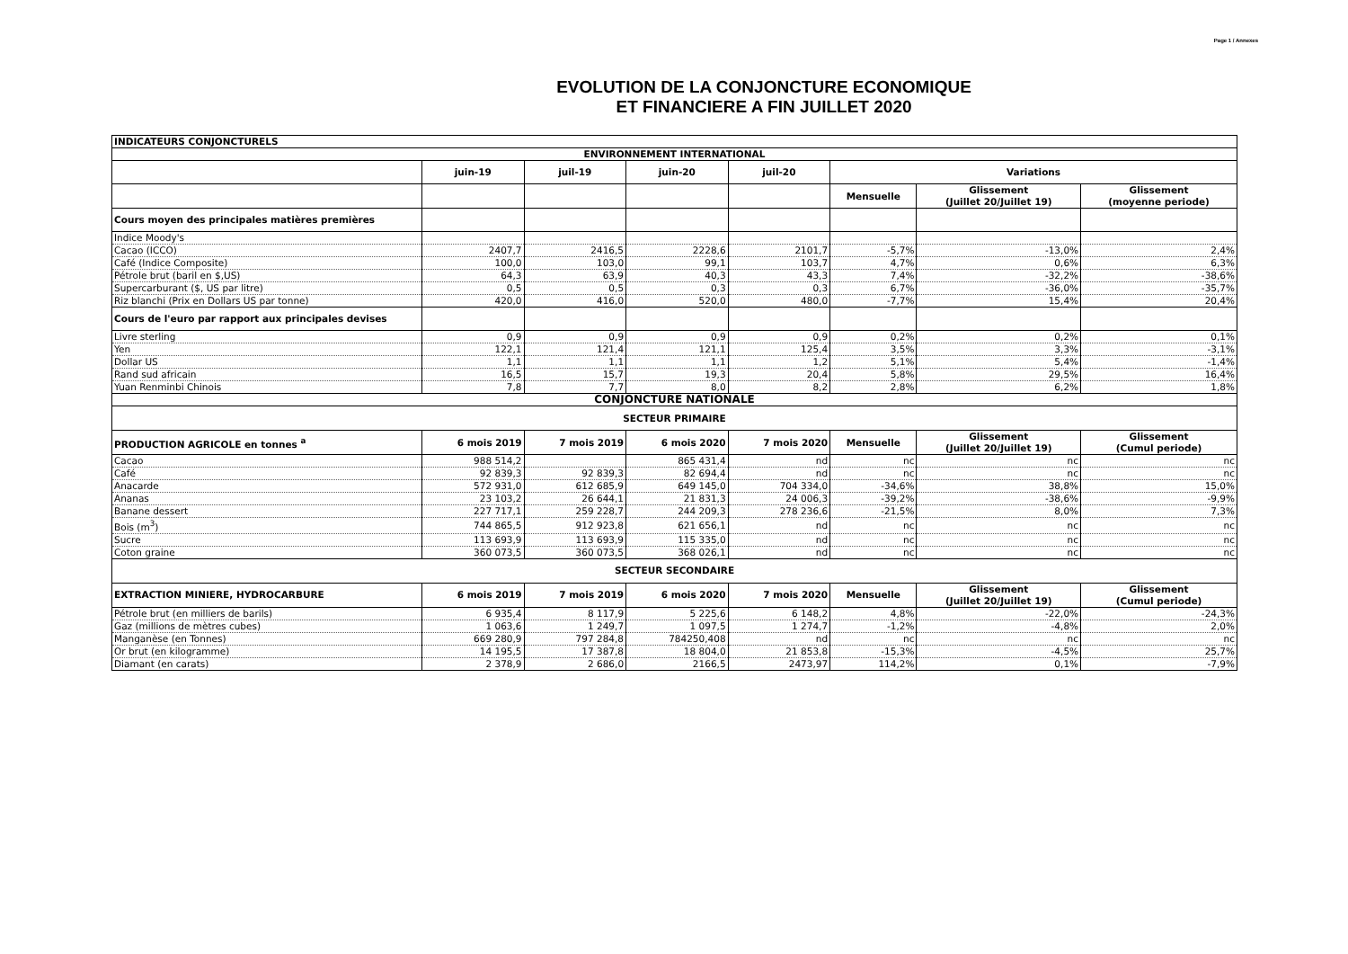Page 1 / Annexes
EVOLUTION DE LA CONJONCTURE ECONOMIQUE
ET FINANCIERE A FIN JUILLET 2020
| INDICATEURS CONJONCTURELS | | | | | | | |
| --- | --- | --- | --- | --- | --- | --- | --- |
| ENVIRONNEMENT INTERNATIONAL | | | | | | | |
| | juin-19 | juil-19 | juin-20 | juil-20 | Variations | | |
| | | | | | Mensuelle | Glissement (Juillet 20/Juillet 19) | Glissement (moyenne periode) |
| Cours moyen des principales matières premières | | | | | | | |
| Indice Moody's | | | | | | | |
| Cacao (ICCO) | 2407,7 | 2416,5 | 2228,6 | 2101,7 | -5,7% | -13,0% | 2,4% |
| Café (Indice Composite) | 100,0 | 103,0 | 99,1 | 103,7 | 4,7% | 0,6% | 6,3% |
| Pétrole brut (baril en $,US) | 64,3 | 63,9 | 40,3 | 43,3 | 7,4% | -32,2% | -38,6% |
| Supercarburant ($, US par litre) | 0,5 | 0,5 | 0,3 | 0,3 | 6,7% | -36,0% | -35,7% |
| Riz blanchi (Prix en Dollars US par tonne) | 420,0 | 416,0 | 520,0 | 480,0 | -7,7% | 15,4% | 20,4% |
| Cours de l'euro par rapport aux principales devises | | | | | | | |
| Livre sterling | 0,9 | 0,9 | 0,9 | 0,9 | 0,2% | 0,2% | 0,1% |
| Yen | 122,1 | 121,4 | 121,1 | 125,4 | 3,5% | 3,3% | -3,1% |
| Dollar US | 1,1 | 1,1 | 1,1 | 1,2 | 5,1% | 5,4% | -1,4% |
| Rand sud africain | 16,5 | 15,7 | 19,3 | 20,4 | 5,8% | 29,5% | 16,4% |
| Yuan Renminbi Chinois | 7,8 | 7,7 | 8,0 | 8,2 | 2,8% | 6,2% | 1,8% |
| CONJONCTURE NATIONALE | | | | | | | |
| SECTEUR PRIMAIRE | | | | | | | |
| PRODUCTION AGRICOLE en tonnes <sup>a</sup> | 6 mois 2019 | 7 mois 2019 | 6 mois 2020 | 7 mois 2020 | Mensuelle | Glissement (Juillet 20/Juillet 19) | Glissement (Cumul periode) |
| Cacao | 988 514,2 | | 865 431,4 | nd | nc | nc | nc |
| Café | 92 839,3 | 92 839,3 | 82 694,4 | nd | nc | nc | nc |
| Anacarde | 572 931,0 | 612 685,9 | 649 145,0 | 704 334,0 | -34,6% | 38,8% | 15,0% |
| Ananas | 23 103,2 | 26 644,1 | 21 831,3 | 24 006,3 | -39,2% | -38,6% | -9,9% |
| Banane dessert | 227 717,1 | 259 228,7 | 244 209,3 | 278 236,6 | -21,5% | 8,0% | 7,3% |
| Bois (m<sup>3</sup>) | 744 865,5 | 912 923,8 | 621 656,1 | nd | nc | nc | nc |
| Sucre | 113 693,9 | 113 693,9 | 115 335,0 | nd | nc | nc | nc |
| Coton graine | 360 073,5 | 360 073,5 | 368 026,1 | nd | nc | nc | nc |
| SECTEUR SECONDAIRE | | | | | | | |
| EXTRACTION MINIERE, HYDROCARBURE | 6 mois 2019 | 7 mois 2019 | 6 mois 2020 | 7 mois 2020 | Mensuelle | Glissement (Juillet 20/Juillet 19) | Glissement (Cumul periode) |
| Pétrole brut (en milliers de barils) | 6 935,4 | 8 117,9 | 5 225,6 | 6 148,2 | 4,8% | -22,0% | -24,3% |
| Gaz (millions de mètres cubes) | 1 063,6 | 1 249,7 | 1 097,5 | 1 274,7 | -1,2% | -4,8% | 2,0% |
| Manganèse (en Tonnes) | 669 280,9 | 797 284,8 | 784250,408 | nd | nc | nc | nc |
| Or brut (en kilogramme) | 14 195,5 | 17 387,8 | 18 804,0 | 21 853,8 | -15,3% | -4,5% | 25,7% |
| Diamant (en carats) | 2 378,9 | 2 686,0 | 2166,5 | 2473,97 | 114,2% | 0,1% | -7,9% |